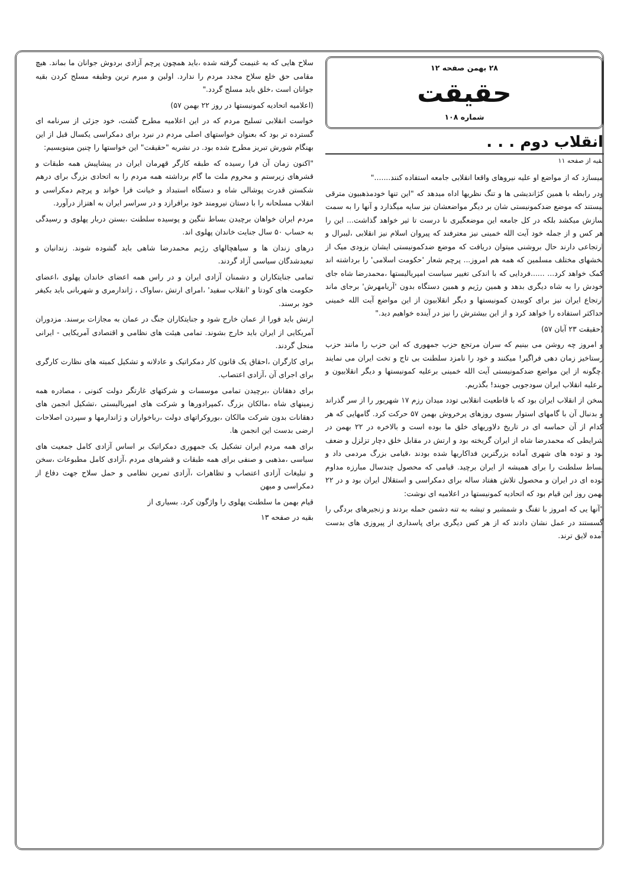۲۸ بهمن صفحه ۱۲
حقیقت
شماره ۱۰۸
انقلاب دوم . . .
بقیه از صفحه ۱۱
میسازد که از مواضع او علیه نیروهای واقعا انقلابی جامعه استفاده کنند......."
ودر رابطه با همین کژاندیشی ها و تنگ نظریها اداه میدهد که "این تنها خودمذهبیون مترقی نیستند که موضع ضدکمونیستی شان بر دیگر مواضعشان نیز سایه میگذارد و آنها را به سمت سازش میکشد بلکه در کل جامعه این موضعگیری نا درست تا ثیر خواهد گذاشت... این را هر کس و از جمله خود آیت الله خمینی نیز معترفند که پیروان اسلام نیز انقلابی ،لیبرال و ارتجاعی دارند حال بروشنی میتوان دریافت که موضع ضدکمونیستی ایشان بزودی میک از بخشهای مختلف مسلمین که همه هم امروز... پرچم شعار 'حکومت اسلامی' را برداشته اند کمک خواهد کرد... ......فردایی که با اندکی تغییر سیاست امپریالیستها ،محمدرضا شاه جای خودش را به شاه دیگری بدهد و همین رژیم و همین دستگاه بدون 'آریامهرش' برجای ماند ارتجاع ایران نیز برای کوبیدن کمونیستها و دیگر انقلابیون از این مواضع آیت الله خمینی حداکثر استفاده را خواهد کرد و از این بیشترش را نیز در آینده خواهیم دید."
(حقیقت ۲۳ آبان ۵۷)
و امروز چه روشن می بینیم که سران مرتجع حزب جمهوری که این حزب را مانند حزب رستاخیز زمان دهی فراگیر! میکنند و خود را نامزد سلطنت بی تاج و تخت ایران می نمایند ،چگونه از این مواضع ضدکمونیستی آیت الله خمینی برعلیه کمونیستها و دیگر انقلابیون و برعلیه انقلاب ایران سودجویی جویند! بگذریم.
سخن از انقلاب ایران بود که با قاطعیت انقلابی تودد میدان رزم ۱۷ شهریور را از سر گذراند و بدنبال آن با گامهای استوار بسوی روزهای پرخروش بهمن ۵۷ حرکت کرد. گامهایی که هر کدام از آن حماسه ای در تاریخ دلاوریهای خلق ما بوده است و بالاخره در ۲۲ بهمن در شرایطی که محمدرضا شاه از ایران گریخته بود و ارتش در مقابل خلق دچار تزلزل و ضعف بود و توده های شهری آماده بزرگترین فداکاریها شده بودند ،قیامی بزرگ مردمی داد و بساط سلطنت را برای همیشه از ایران برچید. قیامی که محصول چندسال مبارزه مداوم توده ای در ایران و محصول تلاش هفتاد ساله برای دمکراسی و استقلال ایران بود و در ۲۲ بهمن روز این قیام بود که اتحادیه کمونیستها در اعلامیه ای نوشت:
"آنها یی که امروز با تفنگ و شمشیر و تیشه به تنه دشمن حمله بردند و زنجیرهای بردگی را گسستند در عمل نشان دادند که از هر کس دیگری برای پاسداری از پیروزی های بدست آمده لایق ترند.
سلاح هایی که به غنیمت گرفته شده ،باید همچون پرچم آزادی بردوش جوانان ما بماند. هیچ مقامی حق خلع سلاح مجدد مردم را ندارد. اولین و مبرم ترین وظیفه مسلح کردن بقیه جوانان است ،خلق باید مسلح گردد."
(اعلامیه اتحادیه کمونیستها در روز ۲۲ بهمن ۵۷)
خواست انقلابی تسلیح مردم که در این اعلامیه مطرح گشت، خود جزئی از سرنامه ای گسترده تر بود که بعنوان خواستهای اصلی مردم در نبرد برای دمکراسی یکسال قبل از این بهنگام شورش تبریز مطرح شده بود. در نشریه "حقیقت" این خواستها را چنین مینویسیم:
"اکنون زمان آن فرا رسیده که طبقه کارگر قهرمان ایران در پیشاپیش همه طبقات و قشرهای زیرستم و محروم ملت ما گام برداشته همه مردم را به اتحادی بزرگ برای درهم شکستن قدرت پوشالی شاه و دستگاه استبداد و خیانت فرا خواند و پرچم دمکراسی و انقلاب مسلحانه را با دستان نیرومند خود برافرازد و در سراسر ایران به اهتزاز درآورد.
مردم ایران خواهان برچیدن بساط ننگین و پوسیده سلطنت ،بستن دربار پهلوی و رسیدگی به حساب ۵۰ سال جنایت خاندان پهلوی اند.
درهای زندان ها و سیاهچالهای رژیم محمدرضا شاهی باید گشوده شوند. زندانیان و تبعیدشدگان سیاسی آزاد گردند.
تمامی جنایتکاران و دشمنان آزادی ایران و در راس همه اعضای خاندان پهلوی ،اعضای حکومت های کودتا و 'انقلاب سفید' ،امرای ارتش ،ساواک ، ژاندارمری و شهربانی باید بکیفر خود برسند.
ارتش باید فورا از عمان خارج شود و جنایتکاران جنگ در عمان به مجازات برسند. مزدوران آمریکایی از ایران باید خارج بشوند. تمامی هیئت های نظامی و اقتصادی آمریکایی - ایرانی منحل گردند.
برای کارگران ،احقاق یک قانون کار دمکراتیک و عادلانه و تشکیل کمیته های نظارت کارگری برای اجرای آن ،آزادی اعتصاب.
برای دهقانان ،برچیدن تمامی موسسات و شرکتهای غارتگر دولت کنونی ، مصادره همه زمینهای شاه ،مالکان بزرگ ،کمپرادورها و شرکت های امپریالیستی ،تشکیل انجمن های دهقانات بدون شرکت مالکان ،بوروکراتهای دولت ،رباخواران و ژاندارمها و سپردن اصلاحات ارضی بدست این انجمن ها.
برای همه مردم ایران تشکیل یک جمهوری دمکراتیک بر اساس آزادی کامل جمعیت های سیاسی ،مذهبی و صنفی برای همه طبقات و قشرهای مردم ،آزادی کامل مطبوعات ،سخن و تبلیغات آزادی اعتصاب و تظاهرات ،آزادی تمرین نظامی و حمل سلاح جهت دفاع از دمکراسی و میهن
قیام بهمن ما سلطنت پهلوی را واژگون کرد. بسیاری از
بقیه در صفحه ۱۳